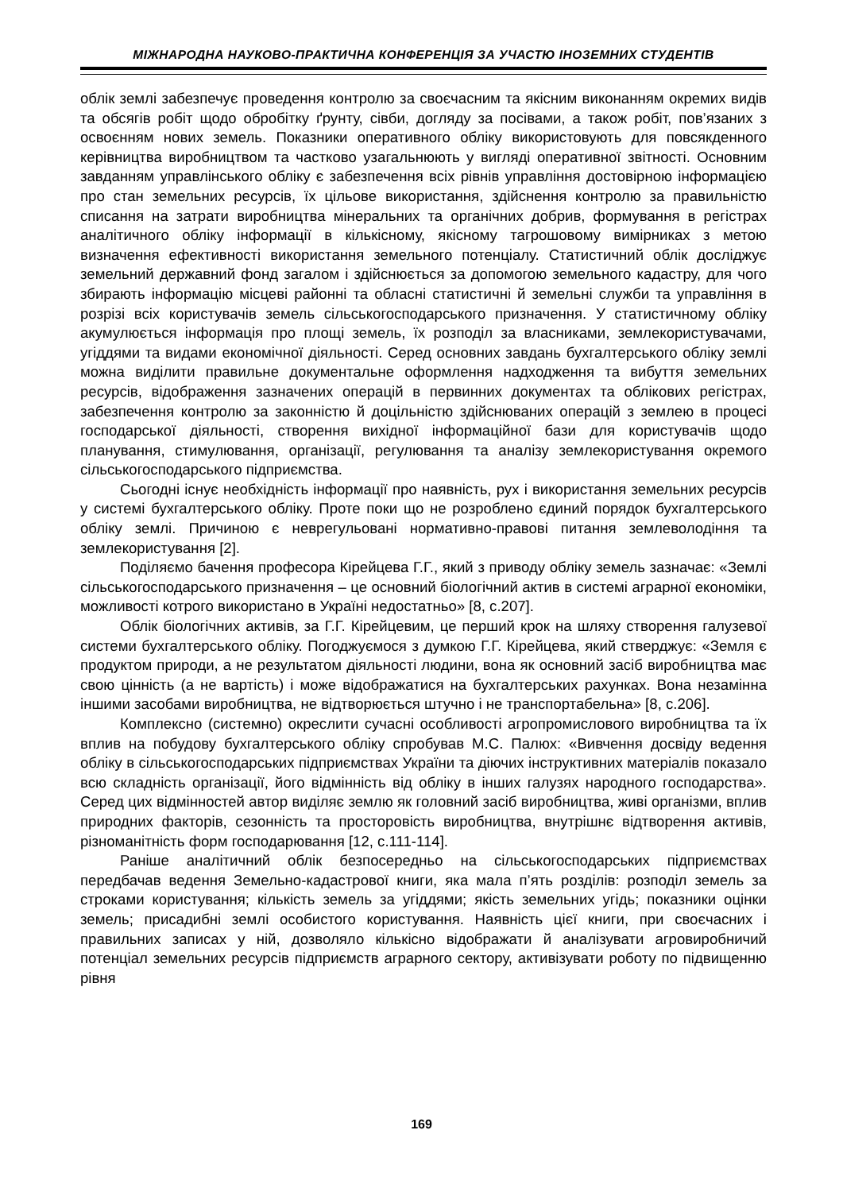МІЖНАРОДНА НАУКОВО-ПРАКТИЧНА КОНФЕРЕНЦІЯ ЗА УЧАСТЮ ІНОЗЕМНИХ СТУДЕНТІВ
облік землі забезпечує проведення контролю за своєчасним та якісним виконанням окремих видів та обсягів робіт щодо обробітку ґрунту, сівби, догляду за посівами, а також робіт, пов’язаних з освоєнням нових земель. Показники оперативного обліку використовують для повсякденного керівництва виробництвом та частково узагальнюють у вигляді оперативної звітності. Основним завданням управлінського обліку є забезпечення всіх рівнів управління достовірною інформацією про стан земельних ресурсів, їх цільове використання, здійснення контролю за правильністю списання на затрати виробництва мінеральних та органічних добрив, формування в регістрах аналітичного обліку інформації в кількісному, якісному тагрошовому вимірниках з метою визначення ефективності використання земельного потенціалу. Статистичний облік досліджує земельний державний фонд загалом і здійснюється за допомогою земельного кадастру, для чого збирають інформацію місцеві районні та обласні статистичні й земельні служби та управління в розрізі всіх користувачів земель сільськогосподарського призначення. У статистичному обліку акумулюється інформація про площі земель, їх розподіл за власниками, землекористувачами, угіддями та видами економічної діяльності. Серед основних завдань бухгалтерського обліку землі можна виділити правильне документальне оформлення надходження та вибуття земельних ресурсів, відображення зазначених операцій в первинних документах та облікових регістрах, забезпечення контролю за законністю й доцільністю здійснюваних операцій з землею в процесі господарської діяльності, створення вихідної інформаційної бази для користувачів щодо планування, стимулювання, організації, регулювання та аналізу землекористування окремого сільськогосподарського підприємства.
Сьогодні існує необхідність інформації про наявність, рух і використання земельних ресурсів у системі бухгалтерського обліку. Проте поки що не розроблено єдиний порядок бухгалтерського обліку землі. Причиною є неврегульовані нормативно-правові питання землеволодіння та землекористування [2].
Поділяємо бачення професора Кірейцева Г.Г., який з приводу обліку земель зазначає: «Землі сільськогосподарського призначення – це основний біологічний актив в системі аграрної економіки, можливості котрого використано в Україні недостатньо» [8, с.207].
Облік біологічних активів, за Г.Г. Кірейцевим, це перший крок на шляху створення галузевої системи бухгалтерського обліку. Погоджуємося з думкою Г.Г. Кірейцева, який стверджує: «Земля є продуктом природи, а не результатом діяльності людини, вона як основний засіб виробництва має свою цінність (а не вартість) і може відображатися на бухгалтерських рахунках. Вона незамінна іншими засобами виробництва, не відтворюється штучно і не транспортабельна» [8, с.206].
Комплексно (системно) окреслити сучасні особливості агропромислового виробництва та їх вплив на побудову бухгалтерського обліку спробував М.С. Палюх: «Вивчення досвіду ведення обліку в сільськогосподарських підприємствах України та діючих інструктивних матеріалів показало всю складність організації, його відмінність від обліку в інших галузях народного господарства». Серед цих відмінностей автор виділяє землю як головний засіб виробництва, живі організми, вплив природних факторів, сезонність та просторовість виробництва, внутрішнє відтворення активів, різноманітність форм господарювання [12, с.111-114].
Раніше аналітичний облік безпосередньо на сільськогосподарських підприємствах передбачав ведення Земельно-кадастрової книги, яка мала п’ять розділів: розподіл земель за строками користування; кількість земель за угіддями; якість земельних угідь; показники оцінки земель; присадибні землі особистого користування. Наявність цієї книги, при своєчасних і правильних записах у ній, дозволяло кількісно відображати й аналізувати агровиробничий потенціал земельних ресурсів підприємств аграрного сектору, активізувати роботу по підвищенню рівня
169